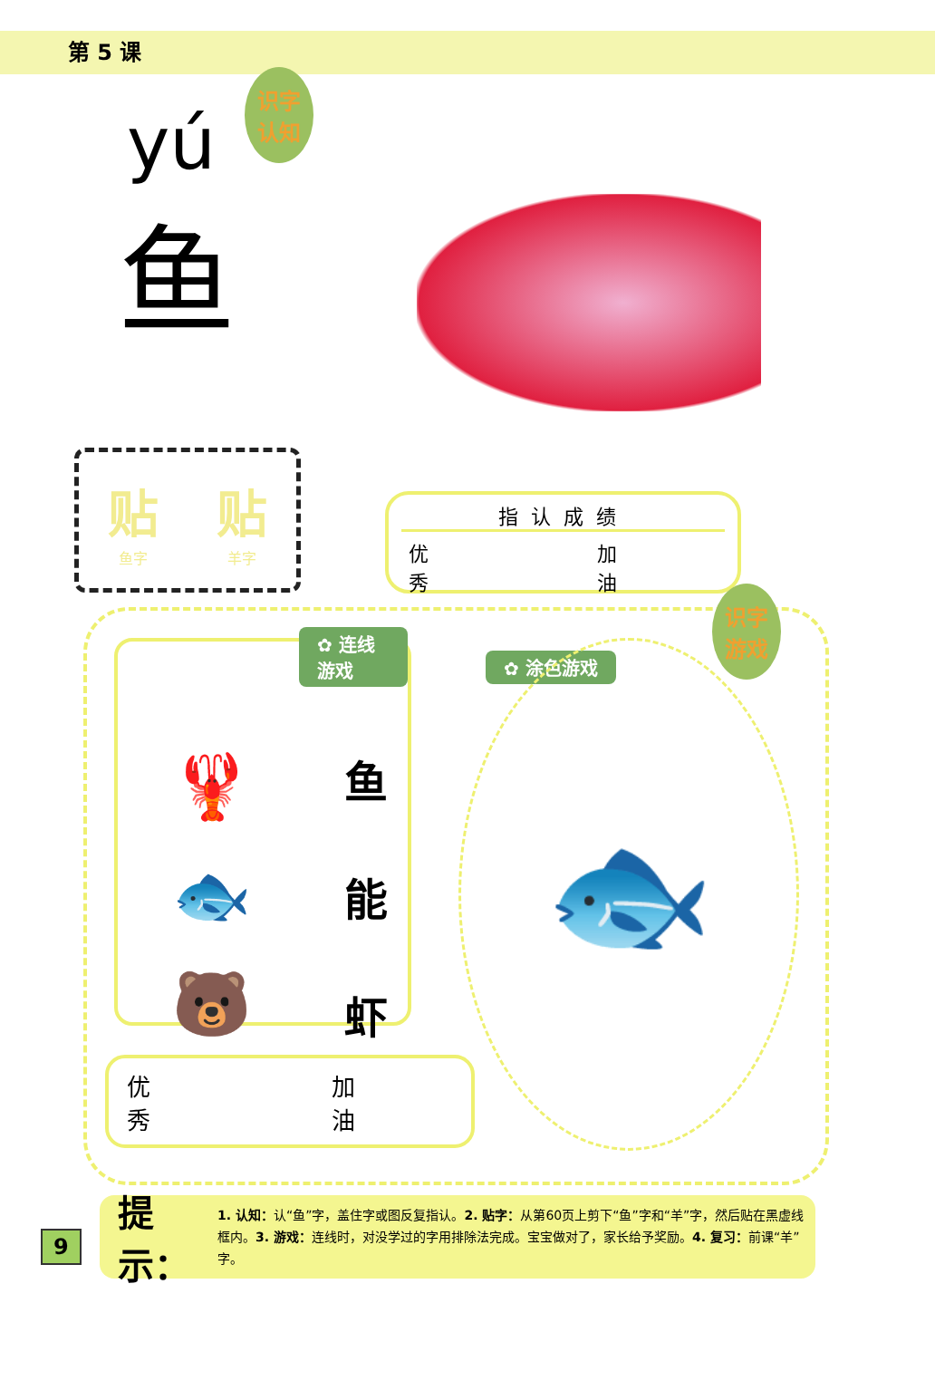第 5 课
识字
认知
yú
鱼
贴鱼字
贴羊字
指认成绩
优
秀 加
油
✿ 连线游戏
🦞
🐟
🐻
鱼
能
虾
✿ 涂色游戏
识字
游戏
🐟
优
秀 加
油
9
提示：
1. 认知：认“鱼”字，盖住字或图反复指认。2. 贴字：从第60页上剪下“鱼”字和“羊”字，然后贴在黑虚线框内。3. 游戏：连线时，对没学过的字用排除法完成。宝宝做对了，家长给予奖励。4. 复习：前课“羊”字。